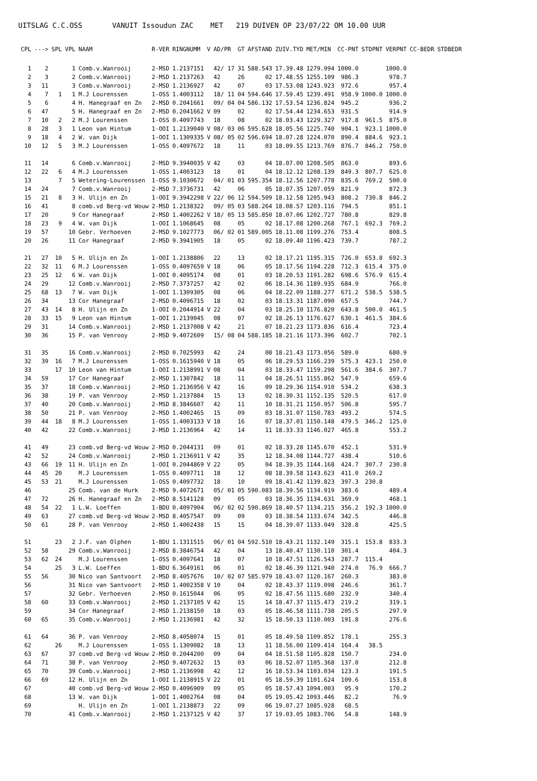UITSLAG C.C.OSS VANUIT Issoudun ZAC MET 219 DUIVEN OP 23/07/22 OM 10.00 UUR
| CPL | ---> | SPL | VPL | NAAM | R-VER | RINGNUMM | V | AD/PR | GT | AFSTAND | ZUIV.TYD | MET/MIN | CC-PNT | STDPNT | VERPNT | CC-BEDR | STDBEDR |
| --- | --- | --- | --- | --- | --- | --- | --- | --- | --- | --- | --- | --- | --- | --- | --- | --- | --- |
| 1 | 2 | | 1 | Comb.v.Wanrooij | 2-MSD | 1.2137151 | | 42/ 17 | 31 | 588.543 | 17.39.48 | 1279.994 | 1000.0 | | 1000.0 | | |
| 2 | 3 | | 2 | Comb.v.Wanrooij | 2-MSD | 1.2137263 | | 42 | 26 | 02 | 17.48.55 | 1255.109 | 986.3 | | 978.7 | | |
| 3 | 11 | | 3 | Comb.v.Wanrooij | 2-MSD | 1.2136927 | | 42 | 07 | 03 | 17.53.08 | 1243.923 | 972.6 | | 957.4 | | |
| 4 | 7 | 1 | 1 | M.J Lourenssen | 1-OSS | 1.4003112 | | 18/ 11 | 04 | 594.646 | 17.59.45 | 1239.491 | 958.9 | 1000.0 | 1000.0 | | |
| 5 | 6 | | 4 | H. Hanegraaf en Zn | 2-MSD | 0.2041661 | | 09/ 04 | 04 | 586.132 | 17.53.54 | 1236.824 | 945.2 | | 936.2 | | |
| 6 | 47 | | 5 | H. Hanegraaf en Zn | 2-MSD | 0.2041662 | V | 09 | 02 | 02 | 17.54.44 | 1234.653 | 931.5 | | 914.9 | | |
| 7 | 10 | 2 | 2 | M.J Lourenssen | 1-OSS | 0.4097743 | | 18 | 08 | 02 | 18.03.43 | 1229.327 | 917.8 | 961.5 | 875.0 | | |
| 8 | 28 | 3 | 1 | Leon van Hintum | 1-OOI | 1.2139040 | V | 08/ 03 | 06 | 595.628 | 18.05.56 | 1225.740 | 904.1 | 923.1 | 1000.0 | | |
| 9 | 18 | 4 | 2 | W. van Dijk | 1-OOI | 1.1309335 | V | 08/ 05 | 02 | 596.694 | 18.07.28 | 1224.070 | 890.4 | 884.6 | 923.1 | | |
| 10 | 12 | 5 | 3 | M.J Lourenssen | 1-OSS | 0.4097672 | | 18 | 11 | 03 | 18.09.55 | 1213.769 | 876.7 | 846.2 | 750.0 | | |
| 11 | 14 | | 6 | Comb.v.Wanrooij | 2-MSD | 9.3940035 | V | 42 | 03 | 04 | 18.07.00 | 1208.505 | 863.0 | | 893.6 | | |
| 12 | 22 | 6 | 4 | M.J Lourenssen | 1-OSS | 1.4003123 | | 18 | 01 | 04 | 18.12.12 | 1208.139 | 849.3 | 807.7 | 625.0 | | |
| 13 | | 7 | 5 | Wetering-Lourenssen | 1-OSS | 9.1030672 | | 04/ 01 | 03 | 595.354 | 18.12.56 | 1207.778 | 835.6 | 769.2 | 500.0 | | |
| 14 | 24 | | 7 | Comb.v.Wanrooij | 2-MSD | 7.3736731 | | 42 | 06 | 05 | 18.07.35 | 1207.059 | 821.9 | | 872.3 | | |
| 15 | 21 | 8 | 3 | H. Ulijn en Zn | 1-OOI | 9.3942298 | V | 22/ 06 | 12 | 594.509 | 18.12.58 | 1205.943 | 808.2 | 730.8 | 846.2 | | |
| 16 | 41 | | 8 | comb.vd Berg-vd Wouw | 2-MSD | 1.2138322 | | 09/ 05 | 03 | 588.264 | 18.08.57 | 1203.116 | 794.5 | | 851.1 | | |
| 17 | 20 | | 9 | Cor Hanegraaf | 2-MSD | 1.4002262 | V | 18/ 05 | 13 | 585.850 | 18.07.06 | 1202.727 | 780.8 | | 829.8 | | |
| 18 | 23 | 9 | 4 | W. van Dijk | 1-OOI | 1.1068645 | | 08 | 05 | 02 | 18.17.08 | 1200.268 | 767.1 | 692.3 | 769.2 | | |
| 19 | 57 | | 10 | Gebr. Verhoeven | 2-MSD | 9.1027773 | | 06/ 02 | 01 | 589.005 | 18.11.08 | 1199.276 | 753.4 | | 808.5 | | |
| 20 | 26 | | 11 | Cor Hanegraaf | 2-MSD | 9.3941905 | | 18 | 05 | 02 | 18.09.40 | 1196.423 | 739.7 | | 787.2 | | |
| 21 | 27 | 10 | 5 | H. Ulijn en Zn | 1-OOI | 1.2138806 | | 22 | 13 | 02 | 18.17.21 | 1195.315 | 726.0 | 653.8 | 692.3 | | |
| 22 | 32 | 11 | 6 | M.J Lourenssen | 1-OSS | 0.4097659 | V | 18 | 06 | 05 | 18.17.56 | 1194.228 | 712.3 | 615.4 | 375.0 | | |
| 23 | 25 | 12 | 6 | W. van Dijk | 1-OOI | 0.4095174 | | 08 | 01 | 03 | 18.20.53 | 1191.282 | 698.6 | 576.9 | 615.4 | | |
| 24 | 29 | | 12 | Comb.v.Wanrooij | 2-MSD | 7.3737257 | | 42 | 02 | 06 | 18.14.36 | 1189.935 | 684.9 | | 766.0 | | |
| 25 | 68 | 13 | 7 | W. van Dijk | 1-OOI | 1.1309305 | | 08 | 06 | 04 | 18.22.09 | 1188.277 | 671.2 | 538.5 | 538.5 | | |
| 26 | 34 | | 13 | Cor Hanegraaf | 2-MSD | 0.4096715 | | 18 | 02 | 03 | 18.13.31 | 1187.090 | 657.5 | | 744.7 | | |
| 27 | 43 | 14 | 8 | H. Ulijn en Zn | 1-OOI | 0.2044914 | V | 22 | 04 | 03 | 18.25.10 | 1176.820 | 643.8 | 500.0 | 461.5 | | |
| 28 | 33 | 15 | 9 | Leon van Hintum | 1-OOI | 1.2139045 | | 08 | 07 | 02 | 18.26.13 | 1176.627 | 630.1 | 461.5 | 384.6 | | |
| 29 | 31 | | 14 | Comb.v.Wanrooij | 2-MSD | 1.2137008 | V | 42 | 21 | 07 | 18.21.23 | 1173.836 | 616.4 | | 723.4 | | |
| 30 | 36 | | 15 | P. van Venrooy | 2-MSD | 9.4072609 | | 15/ 08 | 04 | 588.185 | 18.21.16 | 1173.396 | 602.7 | | 702.1 | | |
| 31 | 35 | | 16 | Comb.v.Wanrooij | 2-MSD | 0.7025993 | | 42 | 24 | 08 | 18.21.43 | 1173.056 | 589.0 | | 680.9 | | |
| 32 | 39 | 16 | 7 | M.J Lourenssen | 1-OSS | 0.1615940 | V | 18 | 05 | 06 | 18.29.53 | 1166.239 | 575.3 | 423.1 | 250.0 | | |
| 33 | | 17 | 10 | Leon van Hintum | 1-OOI | 1.2138991 | V | 08 | 04 | 03 | 18.33.47 | 1159.298 | 561.6 | 384.6 | 307.7 | | |
| 34 | 59 | | 17 | Cor Hanegraaf | 2-MSD | 1.1307842 | | 18 | 11 | 04 | 18.26.51 | 1155.862 | 547.9 | | 659.6 | | |
| 35 | 37 | | 18 | Comb.v.Wanrooij | 2-MSD | 1.2136956 | V | 42 | 16 | 09 | 18.29.36 | 1154.910 | 534.2 | | 638.3 | | |
| 36 | 38 | | 19 | P. van Venrooy | 2-MSD | 1.2137884 | | 15 | 13 | 02 | 18.30.31 | 1152.135 | 520.5 | | 617.0 | | |
| 37 | 40 | | 20 | Comb.v.Wanrooij | 2-MSD | 8.3846607 | | 42 | 11 | 10 | 18.31.21 | 1150.957 | 506.8 | | 595.7 | | |
| 38 | 50 | | 21 | P. van Venrooy | 2-MSD | 1.4002465 | | 15 | 09 | 03 | 18.31.07 | 1150.783 | 493.2 | | 574.5 | | |
| 39 | 44 | 18 | 8 | M.J Lourenssen | 1-OSS | 1.4003133 | V | 18 | 16 | 07 | 18.37.01 | 1150.148 | 479.5 | 346.2 | 125.0 | | |
| 40 | 42 | | 22 | Comb.v.Wanrooij | 2-MSD | 1.2136964 | | 42 | 14 | 11 | 18.33.33 | 1146.027 | 465.8 | | 553.2 | | |
| 41 | 49 | | 23 | comb.vd Berg-vd Wouw | 2-MSD | 0.2044131 | | 09 | 01 | 02 | 18.33.28 | 1145.670 | 452.1 | | 531.9 | | |
| 42 | 52 | | 24 | Comb.v.Wanrooij | 2-MSD | 1.2136911 | V | 42 | 35 | 12 | 18.34.08 | 1144.727 | 438.4 | | 510.6 | | |
| 43 | 66 | 19 | 11 | H. Ulijn en Zn | 1-OOI | 0.2044869 | V | 22 | 05 | 04 | 18.39.35 | 1144.168 | 424.7 | 307.7 | 230.8 | | |
| 44 | 45 | 20 | | M.J Lourenssen | 1-OSS | 0.4097711 | | 18 | 12 | 08 | 18.39.58 | 1143.623 | 411.0 | 269.2 | | | |
| 45 | 53 | 21 | | M.J Lourenssen | 1-OSS | 0.4097732 | | 18 | 10 | 09 | 18.41.42 | 1139.823 | 397.3 | 230.8 | | | |
| 46 | | | 25 | Comb. van de Hurk | 2-MSD | 9.4072671 | | 05/ 01 | 05 | 590.083 | 18.39.56 | 1134.919 | 383.6 | | 489.4 | | |
| 47 | 72 | | 26 | H. Hanegraaf en Zn | 2-MSD | 8.5141128 | | 09 | 05 | 03 | 18.36.35 | 1134.631 | 369.9 | | 468.1 | | |
| 48 | 54 | 22 | 1 | L.W. Loeffen | 1-BDU | 0.4097904 | | 06/ 02 | 02 | 590.869 | 18.40.57 | 1134.215 | 356.2 | 192.3 | 1000.0 | | |
| 49 | 63 | | 27 | comb.vd Berg-vd Wouw | 2-MSD | 8.4057547 | | 09 | 09 | 03 | 18.38.54 | 1133.674 | 342.5 | | 446.8 | | |
| 50 | 61 | | 28 | P. van Venrooy | 2-MSD | 1.4002438 | | 15 | 15 | 04 | 18.39.07 | 1133.049 | 328.8 | | 425.5 | | |
| 51 | | 23 | 2 | J.F. van Olphen | 1-BDU | 1.1311515 | | 06/ 01 | 04 | 592.510 | 18.43.21 | 1132.149 | 315.1 | 153.8 | 833.3 | | |
| 52 | 58 | | 29 | Comb.v.Wanrooij | 2-MSD | 8.3846754 | | 42 | 04 | 13 | 18.40.47 | 1130.110 | 301.4 | | 404.3 | | |
| 53 | 62 | 24 | | M.J Lourenssen | 1-OSS | 0.4097641 | | 18 | 07 | 10 | 18.47.51 | 1126.543 | 287.7 | 115.4 | | | |
| 54 | | 25 | 3 | L.W. Loeffen | 1-BDU | 6.3649161 | | 06 | 01 | 02 | 18.46.39 | 1121.940 | 274.0 | 76.9 | 666.7 | | |
| 55 | 56 | | 30 | Nico van Santvoort | 2-MSD | 8.4057676 | | 10/ 02 | 07 | 585.979 | 18.43.07 | 1120.167 | 260.3 | | 383.0 | | |
| 56 | | | 31 | Nico van Santvoort | 2-MSD | 1.4002358 | V | 10 | 04 | 02 | 18.43.37 | 1119.098 | 246.6 | | 361.7 | | |
| 57 | | | 32 | Gebr. Verhoeven | 2-MSD | 0.1615044 | | 06 | 05 | 02 | 18.47.56 | 1115.680 | 232.9 | | 340.4 | | |
| 58 | 60 | | 33 | Comb.v.Wanrooij | 2-MSD | 1.2137105 | V | 42 | 15 | 14 | 18.47.37 | 1115.473 | 219.2 | | 319.1 | | |
| 59 | | | 34 | Cor Hanegraaf | 2-MSD | 1.2138150 | | 18 | 03 | 05 | 18.46.58 | 1111.738 | 205.5 | | 297.9 | | |
| 60 | 65 | | 35 | Comb.v.Wanrooij | 2-MSD | 1.2136981 | | 42 | 32 | 15 | 18.50.13 | 1110.003 | 191.8 | | 276.6 | | |
| 61 | 64 | | 36 | P. van Venrooy | 2-MSD | 8.4058074 | | 15 | 01 | 05 | 18.49.58 | 1109.852 | 178.1 | | 255.3 | | |
| 62 | | 26 | | M.J Lourenssen | 1-OSS | 1.1309082 | | 18 | 13 | 11 | 18.56.00 | 1109.414 | 164.4 | 38.5 | | | |
| 63 | 67 | | 37 | comb.vd Berg-vd Wouw | 2-MSD | 0.2044200 | | 09 | 04 | 04 | 18.51.58 | 1105.828 | 150.7 | | 234.0 | | |
| 64 | 71 | | 38 | P. van Venrooy | 2-MSD | 9.4072632 | | 15 | 03 | 06 | 18.52.07 | 1105.368 | 137.0 | | 212.8 | | |
| 65 | 70 | | 39 | Comb.v.Wanrooij | 2-MSD | 1.2136998 | | 42 | 12 | 16 | 18.53.34 | 1103.034 | 123.3 | | 191.5 | | |
| 66 | 69 | | 12 | H. Ulijn en Zn | 1-OOI | 1.2138915 | V | 22 | 01 | 05 | 18.59.39 | 1101.624 | 109.6 | | 153.8 | | |
| 67 | | | 40 | comb.vd Berg-vd Wouw | 2-MSD | 0.4096909 | | 09 | 05 | 05 | 18.57.43 | 1094.003 | 95.9 | | 170.2 | | |
| 68 | | | 13 | W. van Dijk | 1-OOI | 1.4002764 | | 08 | 04 | 05 | 19.05.42 | 1093.446 | 82.2 | | 76.9 | | |
| 69 | | | | H. Ulijn en Zn | 1-OOI | 1.2138873 | | 22 | 09 | 06 | 19.07.27 | 1085.928 | 68.5 | | | | |
| 70 | | | 41 | Comb.v.Wanrooij | 2-MSD | 1.2137125 | V | 42 | 37 | 17 | 19.03.05 | 1083.706 | 54.8 | | 148.9 | | |